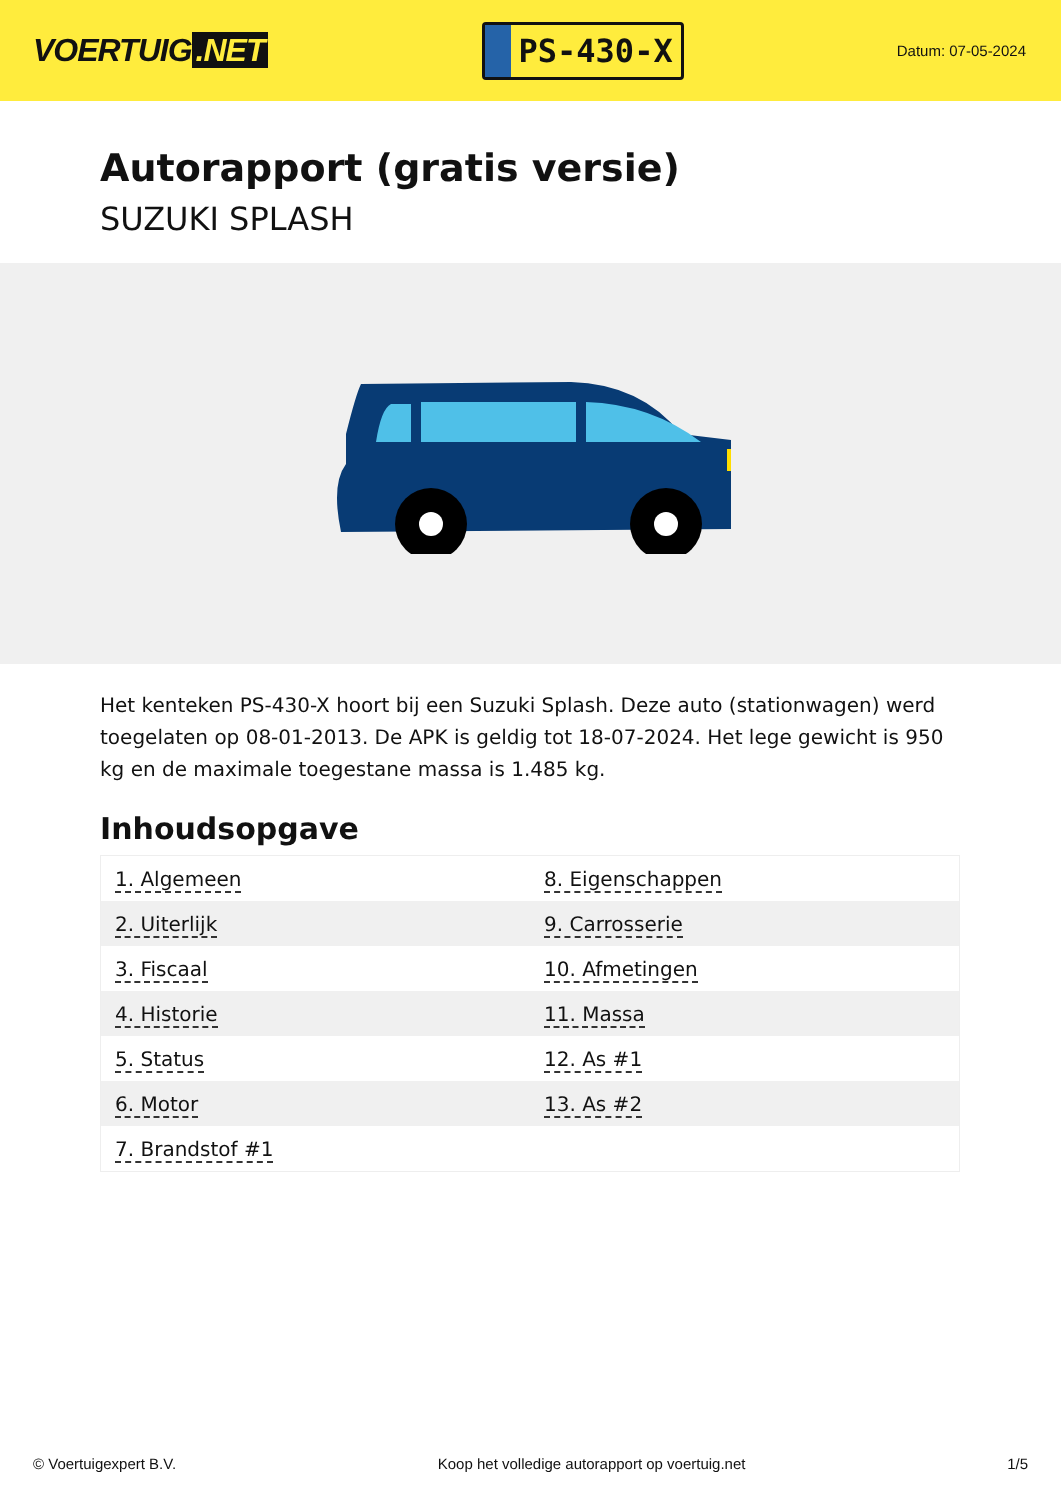VOERTUIG.NET
PS-430-X
Datum: 07-05-2024
Autorapport (gratis versie)
SUZUKI SPLASH
Het kenteken PS-430-X hoort bij een Suzuki Splash. Deze auto (stationwagen) werd toegelaten op 08-01-2013. De APK is geldig tot 18-07-2024. Het lege gewicht is 950 kg en de maximale toegestane massa is 1.485 kg.
Inhoudsopgave
| 1. Algemeen | 8. Eigenschappen |
| 2. Uiterlijk | 9. Carrosserie |
| 3. Fiscaal | 10. Afmetingen |
| 4. Historie | 11. Massa |
| 5. Status | 12. As #1 |
| 6. Motor | 13. As #2 |
| 7. Brandstof #1 | |
© Voertuigexpert B.V. Koop het volledige autorapport op voertuig.net 1/5